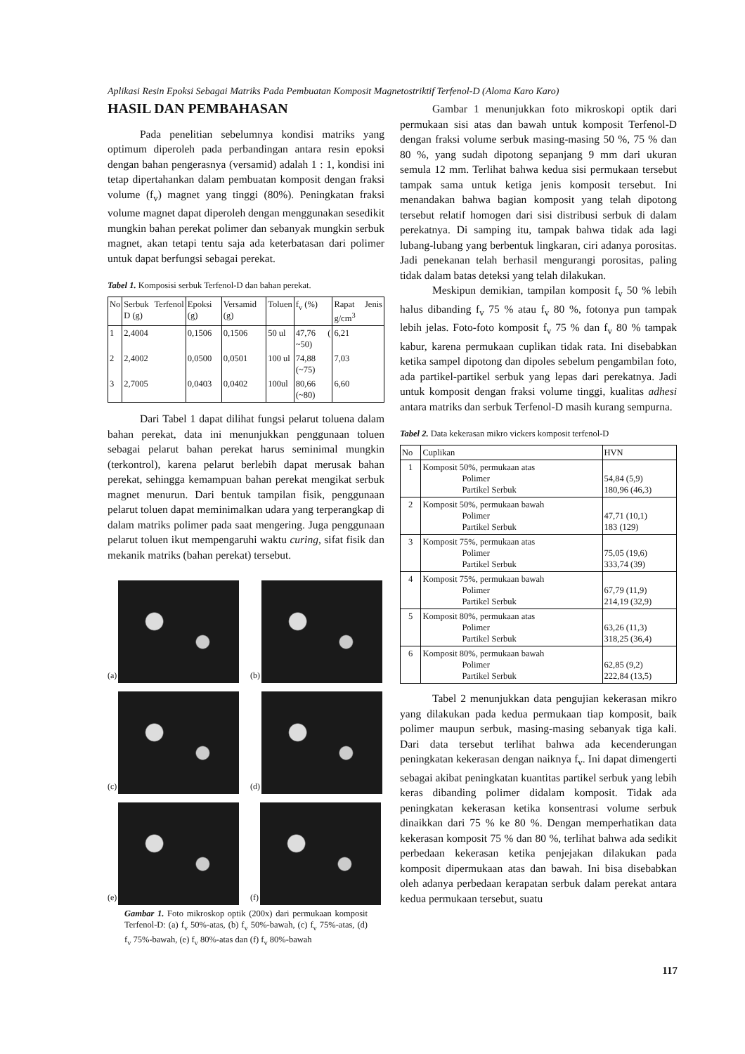Aplikasi Resin Epoksi Sebagai Matriks Pada Pembuatan Komposit Magnetostriktif Terfenol-D (Aloma Karo Karo)
HASIL DAN PEMBAHASAN
Pada penelitian sebelumnya kondisi matriks yang optimum diperoleh pada perbandingan antara resin epoksi dengan bahan pengerasnya (versamid) adalah 1 : 1, kondisi ini tetap dipertahankan dalam pembuatan komposit dengan fraksi volume (f<sub>v</sub>) magnet yang tinggi (80%). Peningkatan fraksi volume magnet dapat diperoleh dengan menggunakan sesedikit mungkin bahan perekat polimer dan sebanyak mungkin serbuk magnet, akan tetapi tentu saja ada keterbatasan dari polimer untuk dapat berfungsi sebagai perekat.
Tabel 1. Komposisi serbuk Terfenol-D dan bahan perekat.
| No | Serbuk Terfenol D (g) | Epoksi (g) | Versamid (g) | Toluen | f<sub>v</sub> (%) | Rapat Jenis g/cm<sup>3</sup> |
| --- | --- | --- | --- | --- | --- | --- |
| 1 | 2,4004 | 0,1506 | 0,1506 | 50 ul | 47,76 ( ~50) | 6,21 |
| 2 | 2,4002 | 0,0500 | 0,0501 | 100 ul | 74,88 (~75) | 7,03 |
| 3 | 2,7005 | 0,0403 | 0,0402 | 100ul | 80,66 (~80) | 6,60 |
Dari Tabel 1 dapat dilihat fungsi pelarut toluena dalam bahan perekat, data ini menunjukkan penggunaan toluen sebagai pelarut bahan perekat harus seminimal mungkin (terkontrol), karena pelarut berlebih dapat merusak bahan perekat, sehingga kemampuan bahan perekat mengikat serbuk magnet menurun. Dari bentuk tampilan fisik, penggunaan pelarut toluen dapat meminimalkan udara yang terperangkap di dalam matriks polimer pada saat mengering. Juga penggunaan pelarut toluen ikut mempengaruhi waktu curing, sifat fisik dan mekanik matriks (bahan perekat) tersebut.
(a)
(b)
(c)
(d)
(e)
(f)
Gambar 1. Foto mikroskop optik (200x) dari permukaan komposit Terfenol-D: (a) f<sub>v</sub> 50%-atas, (b) f<sub>v</sub> 50%-bawah, (c) f<sub>v</sub> 75%-atas, (d) f<sub>v</sub> 75%-bawah, (e) f<sub>v</sub> 80%-atas dan (f) f<sub>v</sub> 80%-bawah
Gambar 1 menunjukkan foto mikroskopi optik dari permukaan sisi atas dan bawah untuk komposit Terfenol-D dengan fraksi volume serbuk masing-masing 50 %, 75 % dan 80 %, yang sudah dipotong sepanjang 9 mm dari ukuran semula 12 mm. Terlihat bahwa kedua sisi permukaan tersebut tampak sama untuk ketiga jenis komposit tersebut. Ini menandakan bahwa bagian komposit yang telah dipotong tersebut relatif homogen dari sisi distribusi serbuk di dalam perekatnya. Di samping itu, tampak bahwa tidak ada lagi lubang-lubang yang berbentuk lingkaran, ciri adanya porositas. Jadi penekanan telah berhasil mengurangi porositas, paling tidak dalam batas deteksi yang telah dilakukan.
Meskipun demikian, tampilan komposit f<sub>v</sub> 50 % lebih halus dibanding f<sub>v</sub> 75 % atau f<sub>v</sub> 80 %, fotonya pun tampak lebih jelas. Foto-foto komposit f<sub>v</sub> 75 % dan f<sub>v</sub> 80 % tampak kabur, karena permukaan cuplikan tidak rata. Ini disebabkan ketika sampel dipotong dan dipoles sebelum pengambilan foto, ada partikel-partikel serbuk yang lepas dari perekatnya. Jadi untuk komposit dengan fraksi volume tinggi, kualitas adhesi antara matriks dan serbuk Terfenol-D masih kurang sempurna.
Tabel 2. Data kekerasan mikro vickers komposit terfenol-D
| No | Cuplikan | HVN |
| --- | --- | --- |
| 1 | Komposit 50%, permukaan atas Polimer Partikel Serbuk | 54,84 (5,9) 180,96 (46,3) |
| 2 | Komposit 50%, permukaan bawah Polimer Partikel Serbuk | 47,71 (10,1) 183 (129) |
| 3 | Komposit 75%, permukaan atas Polimer Partikel Serbuk | 75,05 (19,6) 333,74 (39) |
| 4 | Komposit 75%, permukaan bawah Polimer Partikel Serbuk | 67,79 (11,9) 214,19 (32,9) |
| 5 | Komposit 80%, permukaan atas Polimer Partikel Serbuk | 63,26 (11,3) 318,25 (36,4) |
| 6 | Komposit 80%, permukaan bawah Polimer Partikel Serbuk | 62,85 (9,2) 222,84 (13,5) |
Tabel 2 menunjukkan data pengujian kekerasan mikro yang dilakukan pada kedua permukaan tiap komposit, baik polimer maupun serbuk, masing-masing sebanyak tiga kali. Dari data tersebut terlihat bahwa ada kecenderungan peningkatan kekerasan dengan naiknya f<sub>v</sub>. Ini dapat dimengerti sebagai akibat peningkatan kuantitas partikel serbuk yang lebih keras dibanding polimer didalam komposit. Tidak ada peningkatan kekerasan ketika konsentrasi volume serbuk dinaikkan dari 75 % ke 80 %. Dengan memperhatikan data kekerasan komposit 75 % dan 80 %, terlihat bahwa ada sedikit perbedaan kekerasan ketika penjejakan dilakukan pada komposit dipermukaan atas dan bawah. Ini bisa disebabkan oleh adanya perbedaan kerapatan serbuk dalam perekat antara kedua permukaan tersebut, suatu
117